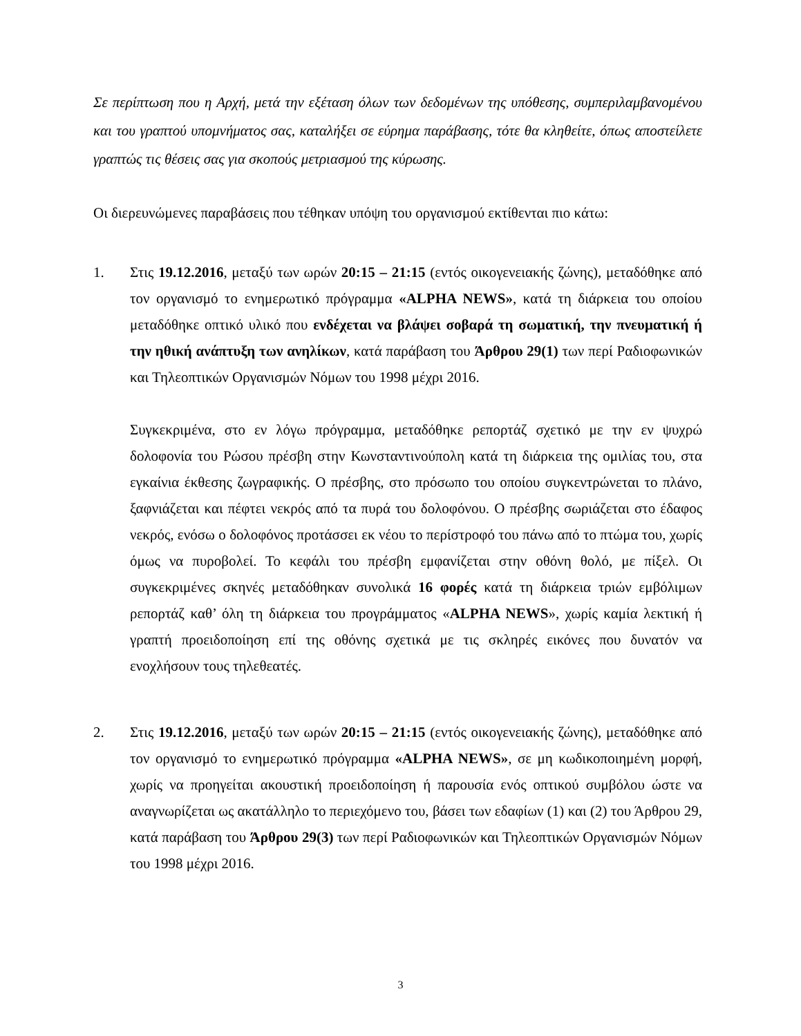Σε περίπτωση που η Αρχή, μετά την εξέταση όλων των δεδομένων της υπόθεσης, συμπεριλαμβανομένου και του γραπτού υπομνήματος σας, καταλήξει σε εύρημα παράβασης, τότε θα κληθείτε, όπως αποστείλετε γραπτώς τις θέσεις σας για σκοπούς μετριασμού της κύρωσης.
Οι διερευνώμενες παραβάσεις που τέθηκαν υπόψη του οργανισμού εκτίθενται πιο κάτω:
1. Στις 19.12.2016, μεταξύ των ωρών 20:15 – 21:15 (εντός οικογενειακής ζώνης), μεταδόθηκε από τον οργανισμό το ενημερωτικό πρόγραμμα «ALPHA NEWS», κατά τη διάρκεια του οποίου μεταδόθηκε οπτικό υλικό που ενδέχεται να βλάψει σοβαρά τη σωματική, την πνευματική ή την ηθική ανάπτυξη των ανηλίκων, κατά παράβαση του Άρθρου 29(1) των περί Ραδιοφωνικών και Τηλεοπτικών Οργανισμών Νόμων του 1998 μέχρι 2016.
Συγκεκριμένα, στο εν λόγω πρόγραμμα, μεταδόθηκε ρεπορτάζ σχετικό με την εν ψυχρώ δολοφονία του Ρώσου πρέσβη στην Κωνσταντινούπολη κατά τη διάρκεια της ομιλίας του, στα εγκαίνια έκθεσης ζωγραφικής. Ο πρέσβης, στο πρόσωπο του οποίου συγκεντρώνεται το πλάνο, ξαφνιάζεται και πέφτει νεκρός από τα πυρά του δολοφόνου. Ο πρέσβης σωριάζεται στο έδαφος νεκρός, ενόσω ο δολοφόνος προτάσσει εκ νέου το περίστροφό του πάνω από το πτώμα του, χωρίς όμως να πυροβολεί. Το κεφάλι του πρέσβη εμφανίζεται στην οθόνη θολό, με πίξελ. Οι συγκεκριμένες σκηνές μεταδόθηκαν συνολικά 16 φορές κατά τη διάρκεια τριών εμβόλιμων ρεπορτάζ καθ’ όλη τη διάρκεια του προγράμματος «ALPHA NEWS», χωρίς καμία λεκτική ή γραπτή προειδοποίηση επί της οθόνης σχετικά με τις σκληρές εικόνες που δυνατόν να ενοχλήσουν τους τηλεθεατές.
2. Στις 19.12.2016, μεταξύ των ωρών 20:15 – 21:15 (εντός οικογενειακής ζώνης), μεταδόθηκε από τον οργανισμό το ενημερωτικό πρόγραμμα «ALPHA NEWS», σε μη κωδικοποιημένη μορφή, χωρίς να προηγείται ακουστική προειδοποίηση ή παρουσία ενός οπτικού συμβόλου ώστε να αναγνωρίζεται ως ακατάλληλο το περιεχόμενο του, βάσει των εδαφίων (1) και (2) του Άρθρου 29, κατά παράβαση του Άρθρου 29(3) των περί Ραδιοφωνικών και Τηλεοπτικών Οργανισμών Νόμων του 1998 μέχρι 2016.
3